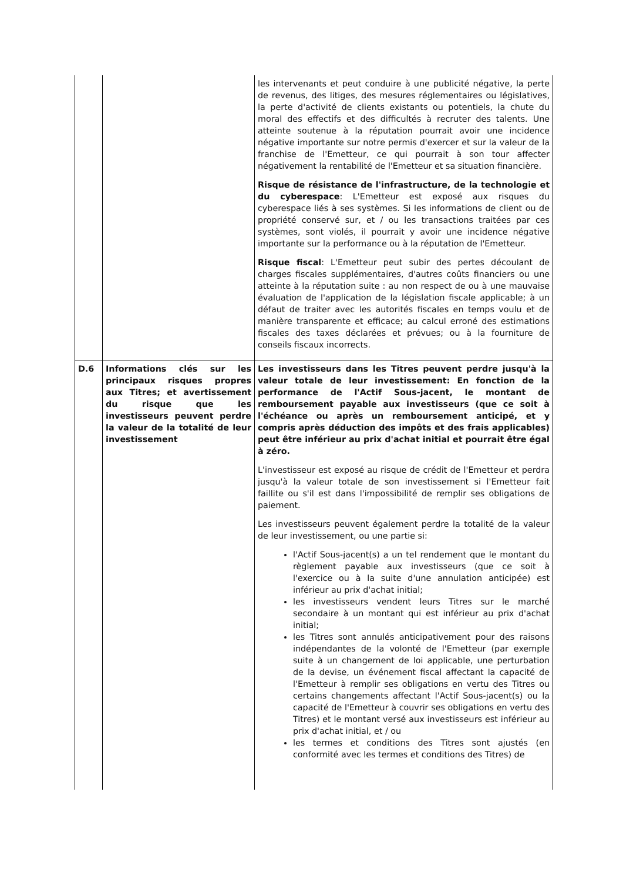| | | les intervenants et peut conduire à une publicité négative, la perte de revenus, des litiges, des mesures réglementaires ou législatives, la perte d'activité de clients existants ou potentiels, la chute du moral des effectifs et des difficultés à recruter des talents. Une atteinte soutenue à la réputation pourrait avoir une incidence négative importante sur notre permis d'exercer et sur la valeur de la franchise de l'Emetteur, ce qui pourrait à son tour affecter négativement la rentabilité de l'Emetteur et sa situation financière. Risque de résistance de l'infrastructure, de la technologie et du cyberespace : L'Emetteur est exposé aux risques du cyberespace liés à ses systèmes. Si les informations de client ou de propriété conservé sur, et / ou les transactions traitées par ces systèmes, sont violés, il pourrait y avoir une incidence négative importante sur la performance ou à la réputation de l'Emetteur. Risque fiscal : L'Emetteur peut subir des pertes découlant de charges fiscales supplémentaires, d'autres coûts financiers ou une atteinte à la réputation suite : au non respect de ou à une mauvaise évaluation de l'application de la législation fiscale applicable; à un défaut de traiter avec les autorités fiscales en temps voulu et de manière transparente et efficace; au calcul erroné des estimations fiscales des taxes déclarées et prévues; ou à la fourniture de conseils fiscaux incorrects. |
| D.6 | Informations clés sur les principaux risques propres aux Titres; et avertissement du risque que les investisseurs peuvent perdre la valeur de la totalité de leur investissement | Les investisseurs dans les Titres peuvent perdre jusqu'à la valeur totale de leur investissement: En fonction de la performance de l'Actif Sous-jacent, le montant de remboursement payable aux investisseurs (que ce soit à l'échéance ou après un remboursement anticipé, et y compris après déduction des impôts et des frais applicables) peut être inférieur au prix d'achat initial et pourrait être égal à zéro. L'investisseur est exposé au risque de crédit de l'Emetteur et perdra jusqu'à la valeur totale de son investissement si l'Emetteur fait faillite ou s'il est dans l'impossibilité de remplir ses obligations de paiement. Les investisseurs peuvent également perdre la totalité de la valeur de leur investissement, ou une partie si: l'Actif Sous-jacent(s) a un tel rendement que le montant du règlement payable aux investisseurs (que ce soit à l'exercice ou à la suite d'une annulation anticipée) est inférieur au prix d'achat initial; les investisseurs vendent leurs Titres sur le marché secondaire à un montant qui est inférieur au prix d'achat initial; les Titres sont annulés anticipativement pour des raisons indépendantes de la volonté de l'Emetteur (par exemple suite à un changement de loi applicable, une perturbation de la devise, un événement fiscal affectant la capacité de l'Emetteur à remplir ses obligations en vertu des Titres ou certains changements affectant l'Actif Sous-jacent(s) ou la capacité de l'Emetteur à couvrir ses obligations en vertu des Titres) et le montant versé aux investisseurs est inférieur au prix d'achat initial, et / ou les termes et conditions des Titres sont ajustés (en conformité avec les termes et conditions des Titres) de |